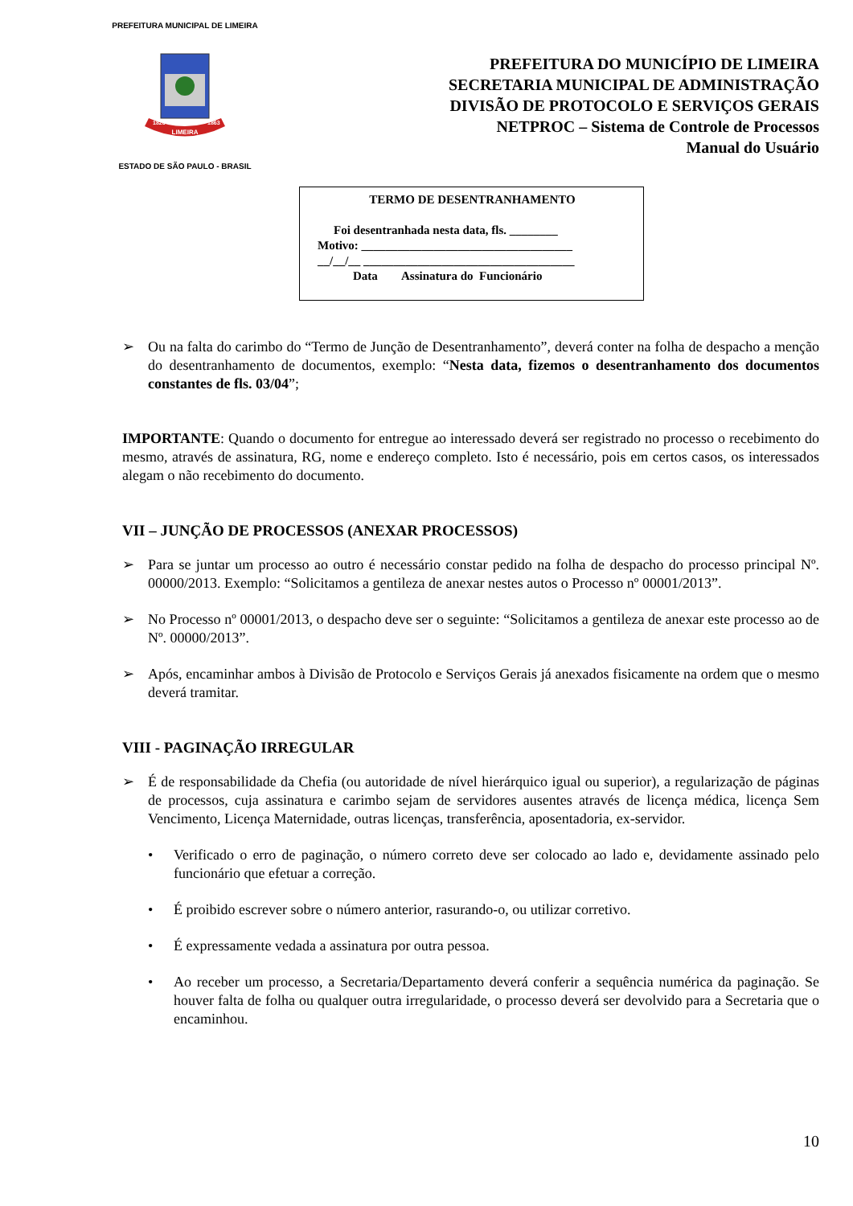PREFEITURA MUNICIPAL DE LIMEIRA
LIMEIRA
1826
1863
ESTADO DE SÃO PAULO - BRASIL
PREFEITURA DO MUNICÍPIO DE LIMEIRA
SECRETARIA MUNICIPAL DE ADMINISTRAÇÃO
DIVISÃO DE PROTOCOLO E SERVIÇOS GERAIS
NETPROC – Sistema de Controle de Processos
Manual do Usuário
TERMO DE DESENTRANHAMENTO
Foi desentranhada nesta data, fls. ________
Motivo: ___________________________________
__/__/__ ___________________________________
Data Assinatura do Funcionário
➢ Ou na falta do carimbo do “Termo de Junção de Desentranhamento”, deverá conter na folha de despacho a menção do desentranhamento de documentos, exemplo: “Nesta data, fizemos o desentranhamento dos documentos constantes de fls. 03/04”;
IMPORTANTE: Quando o documento for entregue ao interessado deverá ser registrado no processo o recebimento do mesmo, através de assinatura, RG, nome e endereço completo. Isto é necessário, pois em certos casos, os interessados alegam o não recebimento do documento.
VII – JUNÇÃO DE PROCESSOS (ANEXAR PROCESSOS)
➢ Para se juntar um processo ao outro é necessário constar pedido na folha de despacho do processo principal Nº. 00000/2013. Exemplo: “Solicitamos a gentileza de anexar nestes autos o Processo nº 00001/2013”.
➢ No Processo nº 00001/2013, o despacho deve ser o seguinte: “Solicitamos a gentileza de anexar este processo ao de Nº. 00000/2013”.
➢ Após, encaminhar ambos à Divisão de Protocolo e Serviços Gerais já anexados fisicamente na ordem que o mesmo deverá tramitar.
VIII - PAGINAÇÃO IRREGULAR
➢ É de responsabilidade da Chefia (ou autoridade de nível hierárquico igual ou superior), a regularização de páginas de processos, cuja assinatura e carimbo sejam de servidores ausentes através de licença médica, licença Sem Vencimento, Licença Maternidade, outras licenças, transferência, aposentadoria, ex-servidor.
• Verificado o erro de paginação, o número correto deve ser colocado ao lado e, devidamente assinado pelo funcionário que efetuar a correção.
• É proibido escrever sobre o número anterior, rasurando-o, ou utilizar corretivo.
• É expressamente vedada a assinatura por outra pessoa.
• Ao receber um processo, a Secretaria/Departamento deverá conferir a sequência numérica da paginação. Se houver falta de folha ou qualquer outra irregularidade, o processo deverá ser devolvido para a Secretaria que o encaminhou.
10